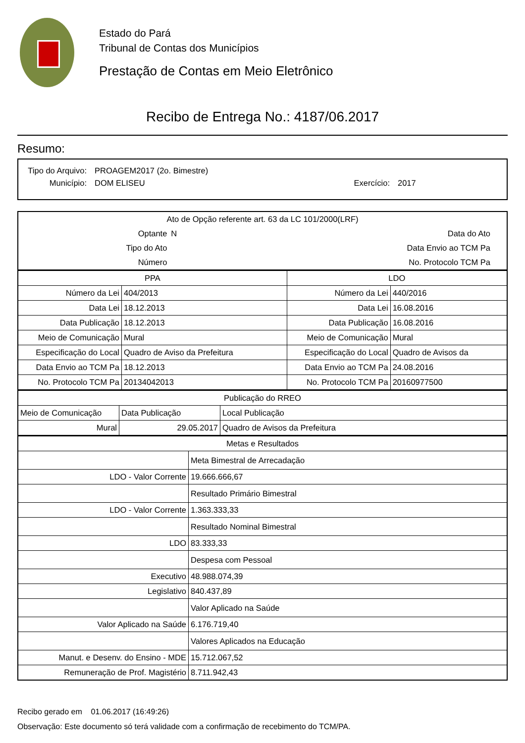Estado do Pará
Tribunal de Contas dos Municípios
Prestação de Contas em Meio Eletrônico
Recibo de Entrega No.: 4187/06.2017
Resumo:
| Tipo do Arquivo: | PROAGEM2017 (2o. Bimestre) | | |
| Município: | DOM ELISEU | Exercício: | 2017 |
| Ato de Opção referente art. 63 da LC 101/2000(LRF) | | | |
| Optante | N | Data do Ato | |
| Tipo do Ato | | Data Envio ao TCM Pa | |
| Número | | No. Protocolo TCM Pa | |
| PPA | | LDO | |
| Número da Lei | 404/2013 | Número da Lei | 440/2016 |
| Data Lei | 18.12.2013 | Data Lei | 16.08.2016 |
| Data Publicação | 18.12.2013 | Data Publicação | 16.08.2016 |
| Meio de Comunicação | Mural | Meio de Comunicação | Mural |
| Especificação do Local | Quadro de Aviso da Prefeitura | Especificação do Local | Quadro de Avisos da |
| Data Envio ao TCM Pa | 18.12.2013 | Data Envio ao TCM Pa | 24.08.2016 |
| No. Protocolo TCM Pa | 20134042013 | No. Protocolo TCM Pa | 20160977500 |
| Publicação do RREO | | |
| Meio de Comunicação | Data Publicação | Local Publicação |
| Mural | 29.05.2017 | Quadro de Avisos da Prefeitura |
| Metas e Resultados | |
| | Meta Bimestral de Arrecadação |
| LDO - Valor Corrente | 19.666.666,67 |
| | Resultado Primário Bimestral |
| LDO - Valor Corrente | 1.363.333,33 |
| | Resultado Nominal Bimestral |
| LDO | 83.333,33 |
| | Despesa com Pessoal |
| Executivo | 48.988.074,39 |
| Legislativo | 840.437,89 |
| | Valor Aplicado na Saúde |
| Valor Aplicado na Saúde | 6.176.719,40 |
| | Valores Aplicados na Educação |
| Manut. e Desenv. do Ensino - MDE | 15.712.067,52 |
| Remuneração de Prof. Magistério | 8.711.942,43 |
Recibo gerado em 01.06.2017 (16:49:26)
Observação: Este documento só terá validade com a confirmação de recebimento do TCM/PA.